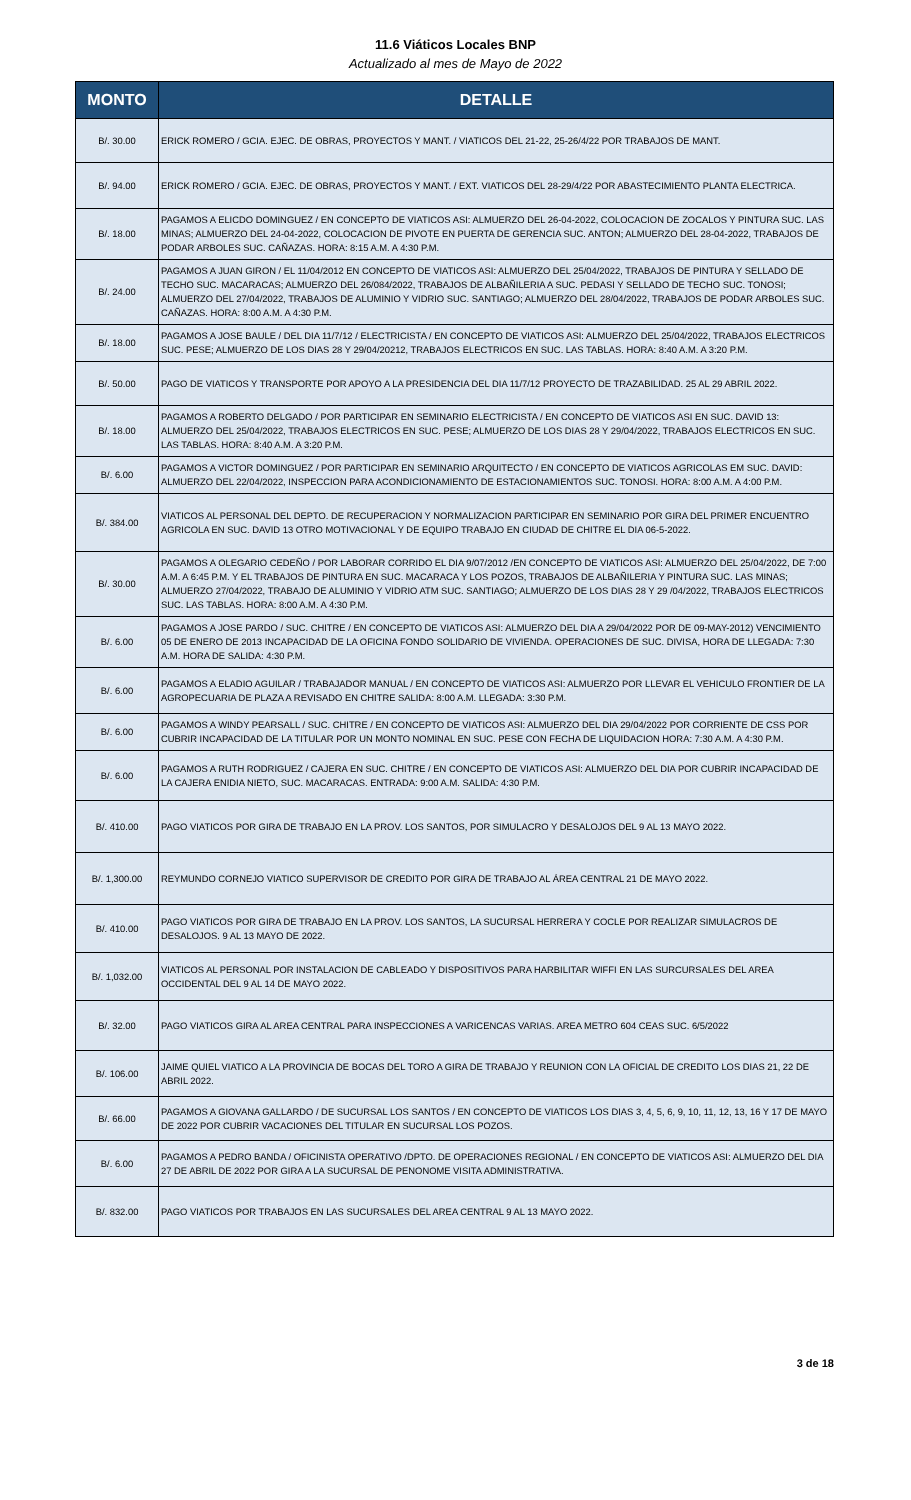11.6 Viáticos Locales BNP
Actualizado al mes de Mayo de 2022
| MONTO | DETALLE |
| --- | --- |
| B/. 30.00 | ERICK ROMERO / GCIA. EJEC. DE OBRAS, PROYECTOS Y MANT. / VIATICOS DEL 21-22, 25-26/4/22 POR TRABAJOS DE MANT. |
| B/. 94.00 | ERICK ROMERO / GCIA. EJEC. DE OBRAS, PROYECTOS Y MANT. / EXT. VIATICOS DEL 28-29/4/22 POR ABASTECIMIENTO PLANTA ELECTRICA. |
| B/. 18.00 | PAGAMOS A ELICDO DOMINGUEZ / EN CONCEPTO DE VIATICOS ASI: ALMUERZO DEL 26-04-2022, COLOCACION DE ZOCALOS Y PINTURA SUC. LAS MINAS; ALMUERZO DEL 24-04-2022, COLOCACION DE PIVOTE EN PUERTA DE GERENCIA SUC. ANTON; ALMUERZO DEL 28-04-2022, TRABAJOS DE PODAR ARBOLES SUC. CAÑAZAS. HORA: 8:15 A.M. A 4:30 P.M. |
| B/. 24.00 | PAGAMOS A JUAN GIRON / EL 11/04/2012 EN CONCEPTO DE VIATICOS ASI: ALMUERZO DEL 25/04/2022, TRABAJOS DE PINTURA Y SELLADO DE TECHO SUC. MACARACAS; ALMUERZO DEL 26/084/2022, TRABAJOS DE ALBAÑILERIA A SUC. PEDASI Y SELLADO DE TECHO SUC. TONOSI; ALMUERZO DEL 27/04/2022, TRABAJOS DE ALUMINIO Y VIDRIO SUC. SANTIAGO; ALMUERZO DEL 28/04/2022, TRABAJOS DE PODAR ARBOLES SUC. CAÑAZAS. HORA: 8:00 A.M. A 4:30 P.M. |
| B/. 18.00 | PAGAMOS A JOSE BAULE / DEL DIA 11/7/12 / ELECTRICISTA / EN CONCEPTO DE VIATICOS ASI: ALMUERZO DEL 25/04/2022, TRABAJOS ELECTRICOS SUC. PESE; ALMUERZO DE LOS DIAS 28 Y 29/04/20212, TRABAJOS ELECTRICOS EN SUC. LAS TABLAS. HORA: 8:40 A.M. A 3:20 P.M. |
| B/. 50.00 | PAGO DE VIATICOS Y TRANSPORTE POR APOYO A LA PRESIDENCIA DEL DIA 11/7/12 PROYECTO DE TRAZABILIDAD. 25 AL 29 ABRIL 2022. |
| B/. 18.00 | PAGAMOS A ROBERTO DELGADO / POR PARTICIPAR EN SEMINARIO ELECTRICISTA / EN CONCEPTO DE VIATICOS ASI EN SUC. DAVID 13: ALMUERZO DEL 25/04/2022, TRABAJOS ELECTRICOS EN SUC. PESE; ALMUERZO DE LOS DIAS 28 Y 29/04/2022, TRABAJOS ELECTRICOS EN SUC. LAS TABLAS. HORA: 8:40 A.M. A 3:20 P.M. |
| B/. 6.00 | PAGAMOS A VICTOR DOMINGUEZ / POR PARTICIPAR EN SEMINARIO ARQUITECTO / EN CONCEPTO DE VIATICOS AGRICOLAS EM SUC. DAVID: ALMUERZO DEL 22/04/2022, INSPECCION PARA ACONDICIONAMIENTO DE ESTACIONAMIENTOS SUC. TONOSI. HORA: 8:00 A.M. A 4:00 P.M. |
| B/. 384.00 | VIATICOS AL PERSONAL DEL DEPTO. DE RECUPERACION Y NORMALIZACION PARTICIPAR EN SEMINARIO POR GIRA DEL PRIMER ENCUENTRO AGRICOLA EN SUC. DAVID 13 OTRO MOTIVACIONAL Y DE EQUIPO TRABAJO EN CIUDAD DE CHITRE EL DIA 06-5-2022. |
| B/. 30.00 | PAGAMOS A OLEGARIO CEDEÑO / POR LABORAR CORRIDO EL DIA 9/07/2012 /EN CONCEPTO DE VIATICOS ASI: ALMUERZO DEL 25/04/2022, DE 7:00 A.M. A 6:45 P.M. Y EL TRABAJOS DE PINTURA EN SUC. MACARACA Y LOS POZOS, TRABAJOS DE ALBAÑILERIA Y PINTURA SUC. LAS MINAS; ALMUERZO 27/04/2022, TRABAJO DE ALUMINIO Y VIDRIO ATM SUC. SANTIAGO; ALMUERZO DE LOS DIAS 28 Y 29 /04/2022, TRABAJOS ELECTRICOS SUC. LAS TABLAS. HORA: 8:00 A.M. A 4:30 P.M. |
| B/. 6.00 | PAGAMOS A JOSE PARDO / SUC. CHITRE / EN CONCEPTO DE VIATICOS ASI: ALMUERZO DEL DIA A 29/04/2022 POR DE 09-MAY-2012) VENCIMIENTO 05 DE ENERO DE 2013 INCAPACIDAD DE LA OFICINA FONDO SOLIDARIO DE VIVIENDA. OPERACIONES DE SUC. DIVISA, HORA DE LLEGADA: 7:30 A.M. HORA DE SALIDA: 4:30 P.M. |
| B/. 6.00 | PAGAMOS A ELADIO AGUILAR / TRABAJADOR MANUAL / EN CONCEPTO DE VIATICOS ASI: ALMUERZO POR LLEVAR EL VEHICULO FRONTIER DE LA AGROPECUARIA DE PLAZA A REVISADO EN CHITRE SALIDA: 8:00 A.M. LLEGADA: 3:30 P.M. |
| B/. 6.00 | PAGAMOS A WINDY PEARSALL / SUC. CHITRE / EN CONCEPTO DE VIATICOS ASI: ALMUERZO DEL DIA 29/04/2022 POR CORRIENTE DE CSS POR CUBRIR INCAPACIDAD DE LA TITULAR POR UN MONTO NOMINAL EN SUC. PESE CON FECHA DE LIQUIDACION HORA: 7:30 A.M. A 4:30 P.M. |
| B/. 6.00 | PAGAMOS A RUTH RODRIGUEZ / CAJERA EN SUC. CHITRE / EN CONCEPTO DE VIATICOS ASI: ALMUERZO DEL DIA POR CUBRIR INCAPACIDAD DE LA CAJERA ENIDIA NIETO, SUC. MACARACAS. ENTRADA: 9:00 A.M. SALIDA: 4:30 P.M. |
| B/. 410.00 | PAGO VIATICOS POR GIRA DE TRABAJO EN LA PROV. LOS SANTOS, POR SIMULACRO Y DESALOJOS DEL 9 AL 13 MAYO 2022. |
| B/. 1,300.00 | REYMUNDO CORNEJO VIATICO SUPERVISOR DE CREDITO POR GIRA DE TRABAJO AL ÁREA CENTRAL 21 DE MAYO 2022. |
| B/. 410.00 | PAGO VIATICOS POR GIRA DE TRABAJO EN LA PROV. LOS SANTOS, LA SUCURSAL HERRERA Y COCLE POR REALIZAR SIMULACROS DE DESALOJOS. 9 AL 13 MAYO DE 2022. |
| B/. 1,032.00 | VIATICOS AL PERSONAL POR INSTALACION DE CABLEADO Y DISPOSITIVOS PARA HARBILITAR WIFFI EN LAS SURCURSALES DEL AREA OCCIDENTAL DEL 9 AL 14 DE MAYO 2022. |
| B/. 32.00 | PAGO VIATICOS GIRA AL AREA CENTRAL PARA INSPECCIONES A VARICENCAS VARIAS. AREA METRO 604 CEAS SUC. 6/5/2022 |
| B/. 106.00 | JAIME QUIEL VIATICO A LA PROVINCIA DE BOCAS DEL TORO A GIRA DE TRABAJO Y REUNION CON LA OFICIAL DE CREDITO LOS DIAS 21, 22 DE ABRIL 2022. |
| B/. 66.00 | PAGAMOS A GIOVANA GALLARDO / DE SUCURSAL LOS SANTOS / EN CONCEPTO DE VIATICOS LOS DIAS 3, 4, 5, 6, 9, 10, 11, 12, 13, 16 Y 17 DE MAYO DE 2022 POR CUBRIR VACACIONES DEL TITULAR EN SUCURSAL LOS POZOS. |
| B/. 6.00 | PAGAMOS A PEDRO BANDA / OFICINISTA OPERATIVO /DPTO. DE OPERACIONES REGIONAL / EN CONCEPTO DE VIATICOS ASI: ALMUERZO DEL DIA 27 DE ABRIL DE 2022 POR GIRA A LA SUCURSAL DE PENONOME VISITA ADMINISTRATIVA. |
| B/. 832.00 | PAGO VIATICOS POR TRABAJOS EN LAS SUCURSALES DEL AREA CENTRAL 9 AL 13 MAYO 2022. |
3 de 18